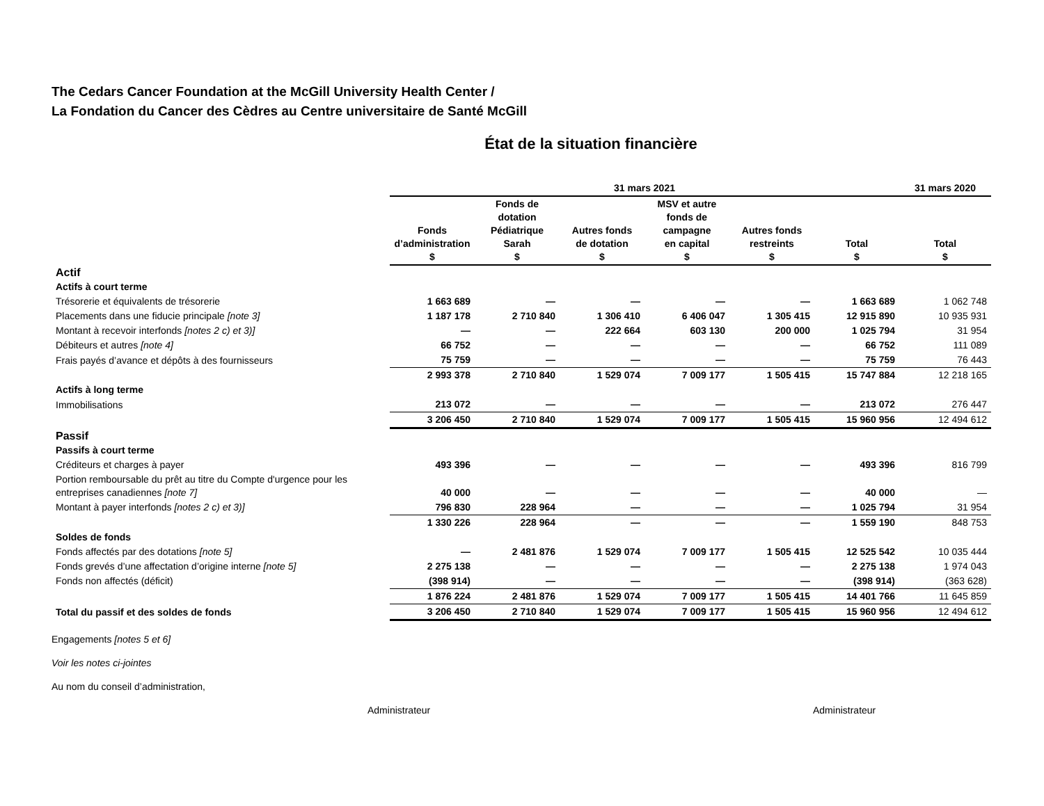The Cedars Cancer Foundation at the McGill University Health Center /
La Fondation du Cancer des Cèdres au Centre universitaire de Santé McGill
État de la situation financière
| | 31 mars 2021 | | | | | | 31 mars 2020 |
| --- | --- | --- | --- | --- | --- | --- | --- |
| | Fonds d’administration $ | Fonds de dotation Pédiatrique Sarah $ | Autres fonds de dotation $ | MSV et autre fonds de campagne en capital $ | Autres fonds restreints $ | Total $ | Total $ |
| Actif | | | | | | | |
| Actifs à court terme | | | | | | | |
| Trésorerie et équivalents de trésorerie | 1 663 689 | — | — | — | — | 1 663 689 | 1 062 748 |
| Placements dans une fiducie principale [note 3] | 1 187 178 | 2 710 840 | 1 306 410 | 6 406 047 | 1 305 415 | 12 915 890 | 10 935 931 |
| Montant à recevoir interfonds [notes 2 c) et 3)] | — | — | 222 664 | 603 130 | 200 000 | 1 025 794 | 31 954 |
| Débiteurs et autres [note 4] | 66 752 | — | — | — | — | 66 752 | 111 089 |
| Frais payés d’avance et dépôts à des fournisseurs | 75 759 | — | — | — | — | 75 759 | 76 443 |
| | 2 993 378 | 2 710 840 | 1 529 074 | 7 009 177 | 1 505 415 | 15 747 884 | 12 218 165 |
| Actifs à long terme | | | | | | | |
| Immobilisations | 213 072 | — | — | — | — | 213 072 | 276 447 |
| | 3 206 450 | 2 710 840 | 1 529 074 | 7 009 177 | 1 505 415 | 15 960 956 | 12 494 612 |
| Passif | | | | | | | |
| Passifs à court terme | | | | | | | |
| Créditeurs et charges à payer | 493 396 | — | — | — | — | 493 396 | 816 799 |
| Portion remboursable du prêt au titre du Compte d'urgence pour les entreprises canadiennes [note 7] | 40 000 | — | — | — | — | 40 000 | — |
| Montant à payer interfonds [notes 2 c) et 3)] | 796 830 | 228 964 | — | — | — | 1 025 794 | 31 954 |
| | 1 330 226 | 228 964 | — | — | — | 1 559 190 | 848 753 |
| Soldes de fonds | | | | | | | |
| Fonds affectés par des dotations [note 5] | — | 2 481 876 | 1 529 074 | 7 009 177 | 1 505 415 | 12 525 542 | 10 035 444 |
| Fonds grevés d’une affectation d’origine interne [note 5] | 2 275 138 | — | — | — | — | 2 275 138 | 1 974 043 |
| Fonds non affectés (déficit) | (398 914) | — | — | — | — | (398 914) | (363 628) |
| | 1 876 224 | 2 481 876 | 1 529 074 | 7 009 177 | 1 505 415 | 14 401 766 | 11 645 859 |
| Total du passif et des soldes de fonds | 3 206 450 | 2 710 840 | 1 529 074 | 7 009 177 | 1 505 415 | 15 960 956 | 12 494 612 |
Engagements [notes 5 et 6]
Voir les notes ci-jointes
Au nom du conseil d’administration,
Administrateur Administrateur